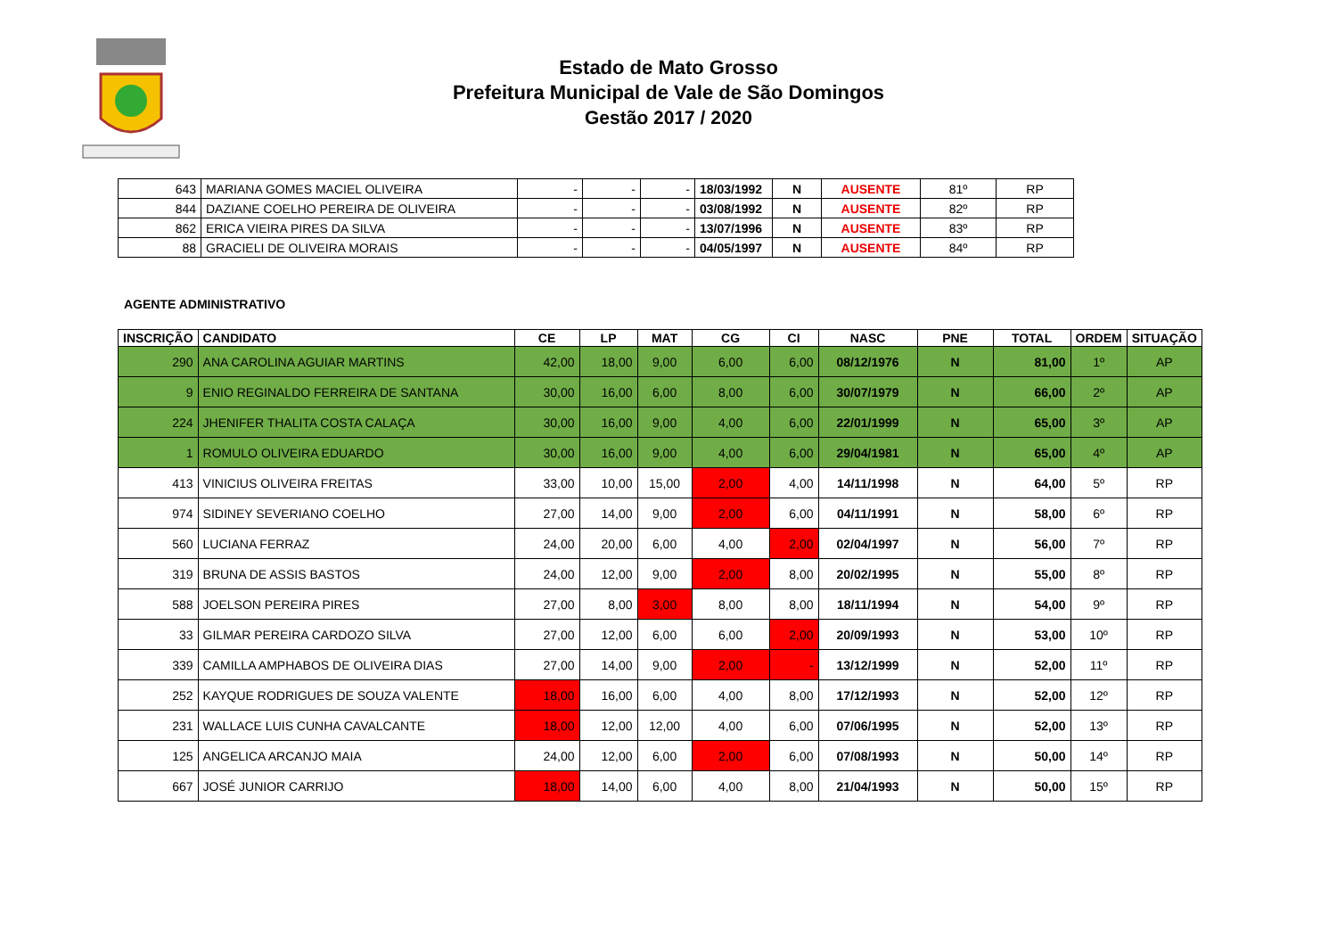Estado de Mato Grosso
Prefeitura Municipal de Vale de São Domingos
Gestão 2017 / 2020
| 643 | MARIANA GOMES MACIEL OLIVEIRA | - | - | - | 18/03/1992 | N | AUSENTE | 81º | RP |
| 844 | DAZIANE COELHO PEREIRA DE OLIVEIRA | - | - | - | 03/08/1992 | N | AUSENTE | 82º | RP |
| 862 | ERICA VIEIRA PIRES DA SILVA | - | - | - | 13/07/1996 | N | AUSENTE | 83º | RP |
| 88 | GRACIELI DE OLIVEIRA MORAIS | - | - | - | 04/05/1997 | N | AUSENTE | 84º | RP |
AGENTE ADMINISTRATIVO
| INSCRIÇÃO | CANDIDATO | CE | LP | MAT | CG | CI | NASC | PNE | TOTAL | ORDEM | SITUAÇÃO |
| --- | --- | --- | --- | --- | --- | --- | --- | --- | --- | --- | --- |
| 290 | ANA CAROLINA AGUIAR MARTINS | 42,00 | 18,00 | 9,00 | 6,00 | 6,00 | 08/12/1976 | N | 81,00 | 1º | AP |
| 9 | ENIO REGINALDO FERREIRA DE SANTANA | 30,00 | 16,00 | 6,00 | 8,00 | 6,00 | 30/07/1979 | N | 66,00 | 2º | AP |
| 224 | JHENIFER THALITA COSTA CALAÇA | 30,00 | 16,00 | 9,00 | 4,00 | 6,00 | 22/01/1999 | N | 65,00 | 3º | AP |
| 1 | ROMULO OLIVEIRA EDUARDO | 30,00 | 16,00 | 9,00 | 4,00 | 6,00 | 29/04/1981 | N | 65,00 | 4º | AP |
| 413 | VINICIUS OLIVEIRA FREITAS | 33,00 | 10,00 | 15,00 | 2,00 | 4,00 | 14/11/1998 | N | 64,00 | 5º | RP |
| 974 | SIDINEY SEVERIANO COELHO | 27,00 | 14,00 | 9,00 | 2,00 | 6,00 | 04/11/1991 | N | 58,00 | 6º | RP |
| 560 | LUCIANA FERRAZ | 24,00 | 20,00 | 6,00 | 4,00 | 2,00 | 02/04/1997 | N | 56,00 | 7º | RP |
| 319 | BRUNA DE ASSIS BASTOS | 24,00 | 12,00 | 9,00 | 2,00 | 8,00 | 20/02/1995 | N | 55,00 | 8º | RP |
| 588 | JOELSON PEREIRA PIRES | 27,00 | 8,00 | 3,00 | 8,00 | 8,00 | 18/11/1994 | N | 54,00 | 9º | RP |
| 33 | GILMAR PEREIRA CARDOZO SILVA | 27,00 | 12,00 | 6,00 | 6,00 | 2,00 | 20/09/1993 | N | 53,00 | 10º | RP |
| 339 | CAMILLA AMPHABOS DE OLIVEIRA DIAS | 27,00 | 14,00 | 9,00 | 2,00 | - | 13/12/1999 | N | 52,00 | 11º | RP |
| 252 | KAYQUE RODRIGUES DE SOUZA VALENTE | 18,00 | 16,00 | 6,00 | 4,00 | 8,00 | 17/12/1993 | N | 52,00 | 12º | RP |
| 231 | WALLACE LUIS CUNHA CAVALCANTE | 18,00 | 12,00 | 12,00 | 4,00 | 6,00 | 07/06/1995 | N | 52,00 | 13º | RP |
| 125 | ANGELICA ARCANJO MAIA | 24,00 | 12,00 | 6,00 | 2,00 | 6,00 | 07/08/1993 | N | 50,00 | 14º | RP |
| 667 | JOSÉ JUNIOR CARRIJO | 18,00 | 14,00 | 6,00 | 4,00 | 8,00 | 21/04/1993 | N | 50,00 | 15º | RP |